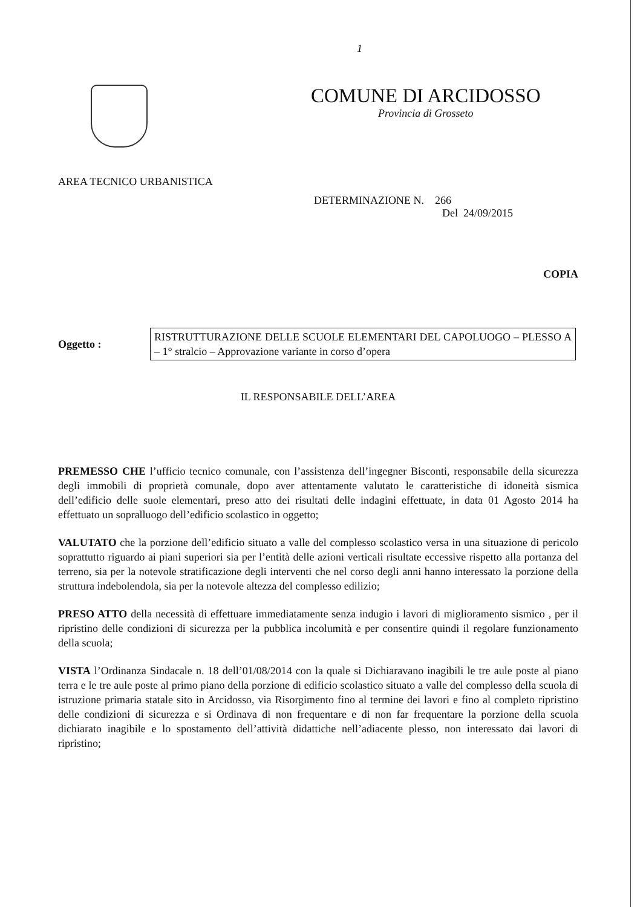1
COMUNE DI ARCIDOSSO
Provincia di Grosseto
AREA TECNICO URBANISTICA
DETERMINAZIONE N. 266
Del 24/09/2015
COPIA
Oggetto :
RISTRUTTURAZIONE DELLE SCUOLE ELEMENTARI DEL CAPOLUOGO – PLESSO A – 1° stralcio – Approvazione variante in corso d’opera
IL RESPONSABILE DELL’AREA
PREMESSO CHE l’ufficio tecnico comunale, con l’assistenza dell’ingegner Bisconti, responsabile della sicurezza degli immobili di proprietà comunale, dopo aver attentamente valutato le caratteristiche di idoneità sismica dell’edificio delle suole elementari, preso atto dei risultati delle indagini effettuate, in data 01 Agosto 2014 ha effettuato un sopralluogo dell’edificio scolastico in oggetto;
VALUTATO che la porzione dell’edificio situato a valle del complesso scolastico versa in una situazione di pericolo soprattutto riguardo ai piani superiori sia per l’entità delle azioni verticali risultate eccessive rispetto alla portanza del terreno, sia per la notevole stratificazione degli interventi che nel corso degli anni hanno interessato la porzione della struttura indebolendola, sia per la notevole altezza del complesso edilizio;
PRESO ATTO della necessità di effettuare immediatamente senza indugio i lavori di miglioramento sismico , per il ripristino delle condizioni di sicurezza per la pubblica incolumità e per consentire quindi il regolare funzionamento della scuola;
VISTA l’Ordinanza Sindacale n. 18 dell’01/08/2014 con la quale si Dichiaravano inagibili le tre aule poste al piano terra e le tre aule poste al primo piano della porzione di edificio scolastico situato a valle del complesso della scuola di istruzione primaria statale sito in Arcidosso, via Risorgimento fino al termine dei lavori e fino al completo ripristino delle condizioni di sicurezza e si Ordinava di non frequentare e di non far frequentare la porzione della scuola dichiarato inagibile e lo spostamento dell’attività didattiche nell’adiacente plesso, non interessato dai lavori di ripristino;